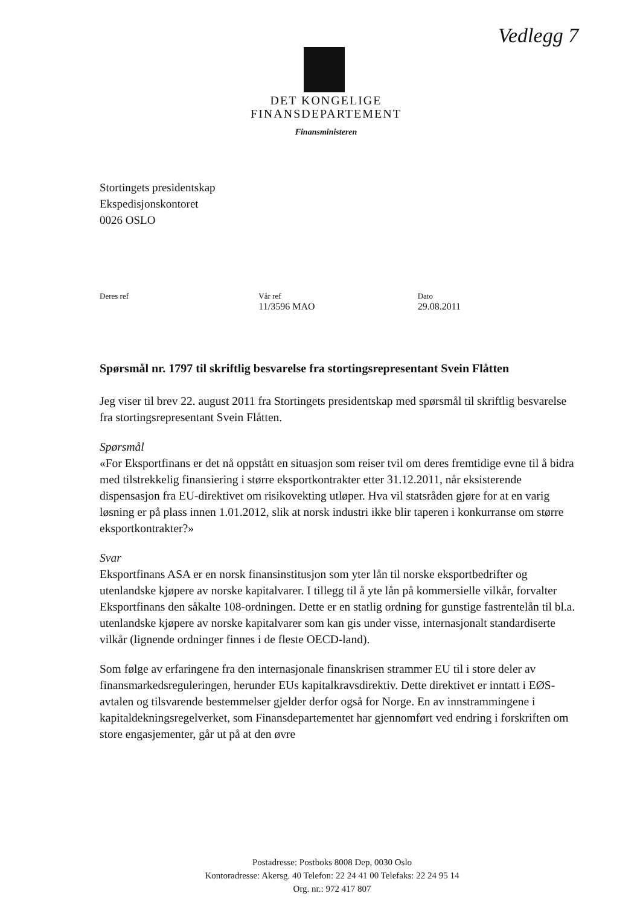Vedlegg 7
DET KONGELIGE
FINANSDEPARTEMENT
Finansministeren
Stortingets presidentskap
Ekspedisjonskontoret
0026 OSLO
Deres ref Vår ref
11/3596 MAO
Dato
29.08.2011
Spørsmål nr. 1797 til skriftlig besvarelse fra stortingsrepresentant Svein Flåtten
Jeg viser til brev 22. august 2011 fra Stortingets presidentskap med spørsmål til skriftlig besvarelse fra stortingsrepresentant Svein Flåtten.
Spørsmål
«For Eksportfinans er det nå oppstått en situasjon som reiser tvil om deres fremtidige evne til å bidra med tilstrekkelig finansiering i større eksportkontrakter etter 31.12.2011, når eksisterende dispensasjon fra EU-direktivet om risikovekting utløper. Hva vil statsråden gjøre for at en varig løsning er på plass innen 1.01.2012, slik at norsk industri ikke blir taperen i konkurranse om større eksportkontrakter?»
Svar
Eksportfinans ASA er en norsk finansinstitusjon som yter lån til norske eksportbedrifter og utenlandske kjøpere av norske kapitalvarer. I tillegg til å yte lån på kommersielle vilkår, forvalter Eksportfinans den såkalte 108-ordningen. Dette er en statlig ordning for gunstige fastrentelån til bl.a. utenlandske kjøpere av norske kapitalvarer som kan gis under visse, internasjonalt standardiserte vilkår (lignende ordninger finnes i de fleste OECD-land).
Som følge av erfaringene fra den internasjonale finanskrisen strammer EU til i store deler av finansmarkedsreguleringen, herunder EUs kapitalkravsdirektiv. Dette direktivet er inntatt i EØS-avtalen og tilsvarende bestemmelser gjelder derfor også for Norge. En av innstrammingene i kapitaldekningsregelverket, som Finansdepartementet har gjennomført ved endring i forskriften om store engasjementer, går ut på at den øvre
Postadresse: Postboks 8008 Dep, 0030 Oslo
Kontoradresse: Akersg. 40 Telefon: 22 24 41 00 Telefaks: 22 24 95 14
Org. nr.: 972 417 807